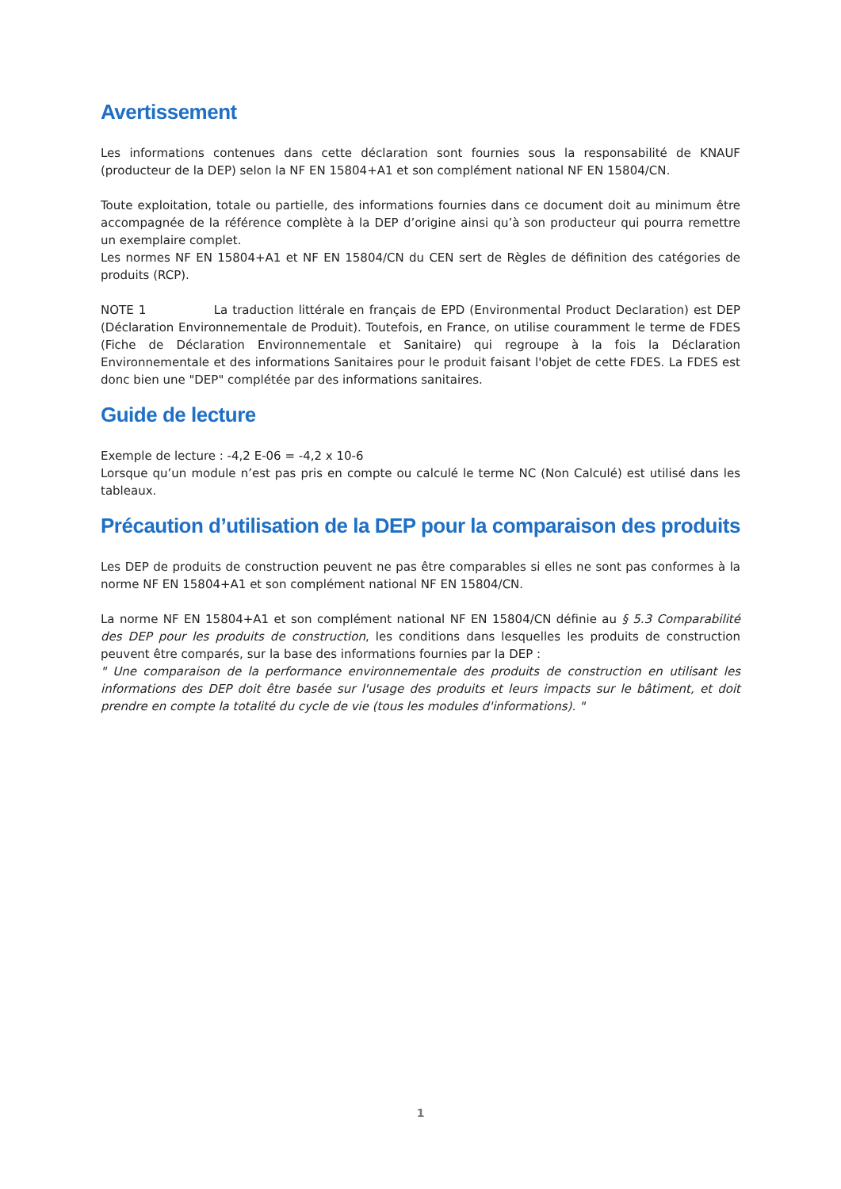Avertissement
Les informations contenues dans cette déclaration sont fournies sous la responsabilité de KNAUF (producteur de la DEP) selon la NF EN 15804+A1 et son complément national NF EN 15804/CN.
Toute exploitation, totale ou partielle, des informations fournies dans ce document doit au minimum être accompagnée de la référence complète à la DEP d’origine ainsi qu’à son producteur qui pourra remettre un exemplaire complet.
Les normes NF EN 15804+A1 et NF EN 15804/CN du CEN sert de Règles de définition des catégories de produits (RCP).
NOTE 1 La traduction littérale en français de EPD (Environmental Product Declaration) est DEP (Déclaration Environnementale de Produit). Toutefois, en France, on utilise couramment le terme de FDES (Fiche de Déclaration Environnementale et Sanitaire) qui regroupe à la fois la Déclaration Environnementale et des informations Sanitaires pour le produit faisant l'objet de cette FDES. La FDES est donc bien une "DEP" complétée par des informations sanitaires.
Guide de lecture
Exemple de lecture : -4,2 E-06 = -4,2 x 10-6
Lorsque qu’un module n’est pas pris en compte ou calculé le terme NC (Non Calculé) est utilisé dans les tableaux.
Précaution d’utilisation de la DEP pour la comparaison des produits
Les DEP de produits de construction peuvent ne pas être comparables si elles ne sont pas conformes à la norme NF EN 15804+A1 et son complément national NF EN 15804/CN.
La norme NF EN 15804+A1 et son complément national NF EN 15804/CN définie au § 5.3 Comparabilité des DEP pour les produits de construction, les conditions dans lesquelles les produits de construction peuvent être comparés, sur la base des informations fournies par la DEP :
" Une comparaison de la performance environnementale des produits de construction en utilisant les informations des DEP doit être basée sur l'usage des produits et leurs impacts sur le bâtiment, et doit prendre en compte la totalité du cycle de vie (tous les modules d'informations). "
1